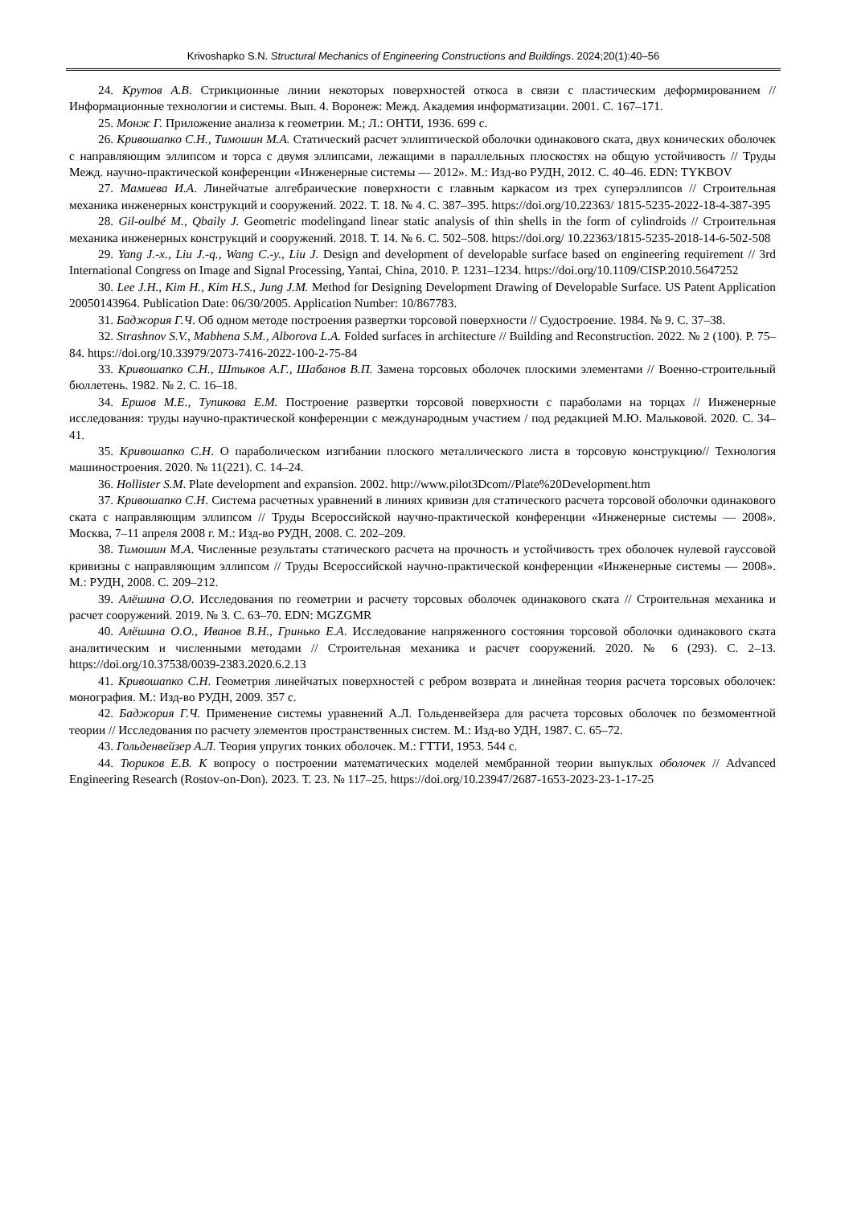Krivoshapko S.N. Structural Mechanics of Engineering Constructions and Buildings. 2024;20(1):40–56
24. Крутов А.В. Стрикционные линии некоторых поверхностей откоса в связи с пластическим деформированием // Информационные технологии и системы. Вып. 4. Воронеж: Межд. Академия информатизации. 2001. С. 167–171.
25. Монж Г. Приложение анализа к геометрии. М.; Л.: ОНТИ, 1936. 699 с.
26. Кривошапко С.Н., Тимошин М.А. Статический расчет эллиптической оболочки одинакового ската, двух конических оболочек с направляющим эллипсом и торса с двумя эллипсами, лежащими в параллельных плоскостях на общую устойчивость // Труды Межд. научно-практической конференции «Инженерные системы — 2012». М.: Изд-во РУДН, 2012. С. 40–46. EDN: TYKBOV
27. Мамиева И.А. Линейчатые алгебраические поверхности с главным каркасом из трех суперэллипсов // Строительная механика инженерных конструкций и сооружений. 2022. Т. 18. № 4. С. 387–395. https://doi.org/10.22363/ 1815-5235-2022-18-4-387-395
28. Gil-oulbé M., Qbaily J. Geometric modelingand linear static analysis of thin shells in the form of cylindroids // Строительная механика инженерных конструкций и сооружений. 2018. Т. 14. № 6. С. 502–508. https://doi.org/ 10.22363/1815-5235-2018-14-6-502-508
29. Yang J.-x., Liu J.-q., Wang C.-y., Liu J. Design and development of developable surface based on engineering requirement // 3rd International Congress on Image and Signal Processing, Yantai, China, 2010. P. 1231–1234. https://doi.org/10.1109/CISP.2010.5647252
30. Lee J.H., Kim H., Kim H.S., Jung J.M. Method for Designing Development Drawing of Developable Surface. US Patent Application 20050143964. Publication Date: 06/30/2005. Application Number: 10/867783.
31. Баджория Г.Ч. Об одном методе построения развертки торсовой поверхности // Судостроение. 1984. № 9. С. 37–38.
32. Strashnov S.V., Mabhena S.M., Alborova L.A. Folded surfaces in architecture // Building and Reconstruction. 2022. № 2 (100). P. 75–84. https://doi.org/10.33979/2073-7416-2022-100-2-75-84
33. Кривошапко С.Н., Штыков А.Г., Шабанов В.П. Замена торсовых оболочек плоскими элементами // Военно-строительный бюллетень. 1982. № 2. С. 16–18.
34. Ершов М.Е., Тупикова Е.М. Построение развертки торсовой поверхности с параболами на торцах // Инженерные исследования: труды научно-практической конференции с международным участием / под редакцией М.Ю. Мальковой. 2020. С. 34–41.
35. Кривошапко С.Н. О параболическом изгибании плоского металлического листа в торсовую конструкцию// Технология машиностроения. 2020. № 11(221). С. 14–24.
36. Hollister S.M. Plate development and expansion. 2002. http://www.pilot3Dcom//Plate%20Development.htm
37. Кривошапко С.Н. Система расчетных уравнений в линиях кривизн для статического расчета торсовой оболочки одинакового ската с направляющим эллипсом // Труды Всероссийской научно-практической конференции «Инженерные системы — 2008». Москва, 7–11 апреля 2008 г. М.: Изд-во РУДН, 2008. С. 202–209.
38. Тимошин М.А. Численные результаты статического расчета на прочность и устойчивость трех оболочек нулевой гауссовой кривизны с направляющим эллипсом // Труды Всероссийской научно-практической конференции «Инженерные системы — 2008». М.: РУДН, 2008. С. 209–212.
39. Алёшина О.О. Исследования по геометрии и расчету торсовых оболочек одинакового ската // Строительная механика и расчет сооружений. 2019. № 3. С. 63–70. EDN: MGZGMR
40. Алёшина О.О., Иванов В.Н., Гринько Е.А. Исследование напряженного состояния торсовой оболочки одинакового ската аналитическим и численными методами // Строительная механика и расчет сооружений. 2020. № 6 (293). С. 2–13. https://doi.org/10.37538/0039-2383.2020.6.2.13
41. Кривошапко С.Н. Геометрия линейчатых поверхностей с ребром возврата и линейная теория расчета торсовых оболочек: монография. М.: Изд-во РУДН, 2009. 357 с.
42. Баджория Г.Ч. Применение системы уравнений А.Л. Гольденвейзера для расчета торсовых оболочек по безмоментной теории // Исследования по расчету элементов пространственных систем. М.: Изд-во УДН, 1987. С. 65–72.
43. Гольденвейзер А.Л. Теория упругих тонких оболочек. М.: ГТТИ, 1953. 544 с.
44. Тюриков Е.В. К вопросу о построении математических моделей мембранной теории выпуклых оболочек // Advanced Engineering Research (Rostov-on-Don). 2023. Т. 23. № 117–25. https://doi.org/10.23947/2687-1653-2023-23-1-17-25